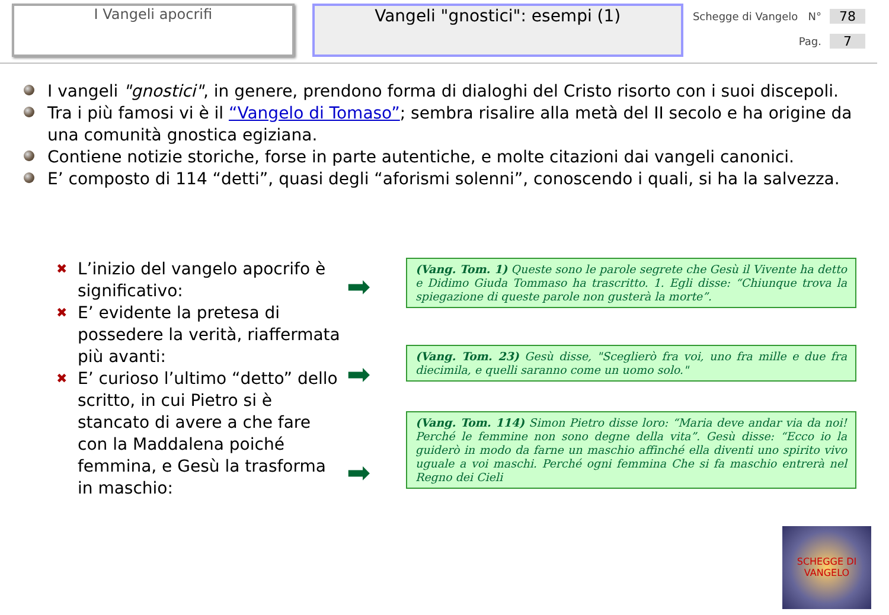I Vangeli apocrifi
Vangeli "gnostici": esempi (1)
Schegge di Vangelo N° 78
Pag. 7
I vangeli "gnostici", in genere, prendono forma di dialoghi del Cristo risorto con i suoi discepoli.
Tra i più famosi vi è il “Vangelo di Tomaso”; sembra risalire alla metà del II secolo e ha origine da una comunità gnostica egiziana.
Contiene notizie storiche, forse in parte autentiche, e molte citazioni dai vangeli canonici.
E’ composto di 114 “detti”, quasi degli “aforismi solenni”, conoscendo i quali, si ha la salvezza.
✖ L’inizio del vangelo apocrifo è significativo:
✖ E’ evidente la pretesa di possedere la verità, riaffermata più avanti:
✖ E’ curioso l’ultimo “detto” dello scritto, in cui Pietro si è stancato di avere a che fare con la Maddalena poiché femmina, e Gesù la trasforma in maschio:
➡
➡
➡
(Vang. Tom. 1) Queste sono le parole segrete che Gesù il Vivente ha detto e Didimo Giuda Tommaso ha trascritto. 1. Egli disse: “Chiunque trova la spiegazione di queste parole non gusterà la morte”.
(Vang. Tom. 23) Gesù disse, "Sceglierò fra voi, uno fra mille e due fra diecimila, e quelli saranno come un uomo solo."
(Vang. Tom. 114) Simon Pietro disse loro: “Maria deve andar via da noi! Perché le femmine non sono degne della vita”. Gesù disse: “Ecco io la guiderò in modo da farne un maschio affinché ella diventi uno spirito vivo uguale a voi maschi. Perché ogni femmina Che si fa maschio entrerà nel Regno dei Cieli
SCHEGGE DI VANGELO